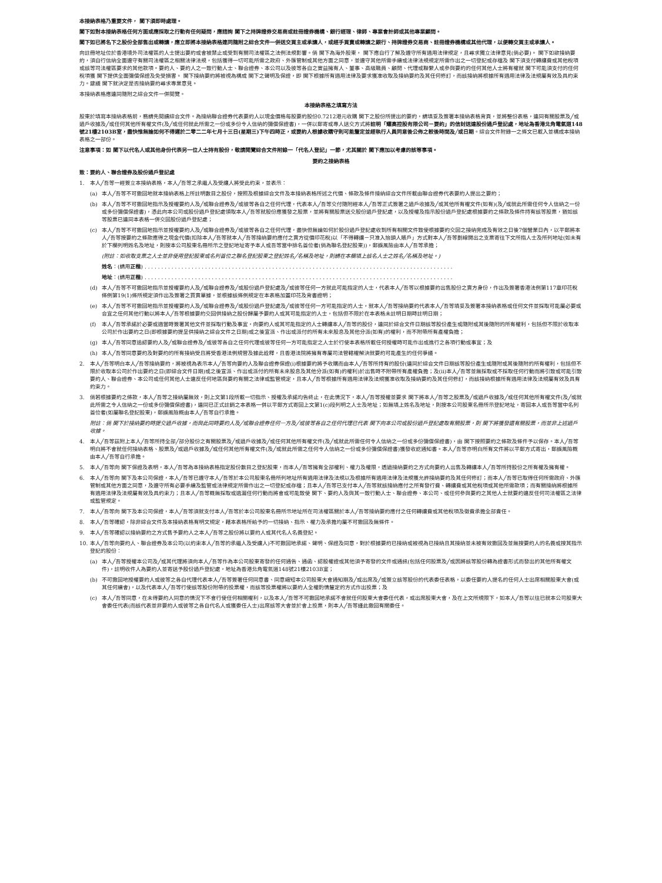本接納表格乃重要文件， 閣下須即時處理。
閣下如對本接納表格任何方面或應採取之行動有任何疑問，應諮詢 閣下之持牌證券交易商或註冊證券機構、銀行經理、律師、專業會計師或其他專業顧問。
閣下如已將名下之股份全部售出或轉讓，應立即將本接納表格連同隨附之綜合文件一併送交買主或承讓人，或經手買賣或轉讓之銀行、持牌證券交易商、註冊證券機構或其他代理，以便轉交買主或承讓人。
向註冊地址位於香港境外司法權區的人士提出要約或會被禁止或受到有關司法權區之法例法規影響。倘 閣下為海外股東， 閣下應自行了解及遵守所有適用法律規定，且尋求獨立法律意見(倘必要)。 閣下如欲接納要約，須自行信納全面遵守有關司法權區之相關法律法規，包括獲得一切可能所需之政府、外匯管制或其他方面之同意，並遵守其他所需手續或法律法規規定所需作出之一切登記或存檔及 閣下須支付轉讓費或其他稅項或該等司法權區要求的其他款項。要約人、要約人之一致行動人士、聯合證券、本公司以及彼等各自之實益擁有人、董事、高級職員、顧問、代理或聯繫人或參與要約的任何其他人士將有權就 閣下可能須支付的任何稅項獲 閣下提供全面彌償保證及免受損害。 閣下接納要約將被視為構成 閣下之聲明及保證，即 閣下根據所有適用法律及要求獲准收取及接納要約及其任何修訂，而該接納將根據所有適用法律及法規屬有效及具約束力。建議 閣下就決定是否接納要約尋求專業意見。
本接納表格應連同隨附之綜合文件一併閱覽。
本接納表格之填寫方法
股東於填寫本接納表格前，務請先閱讀綜合文件。為接納聯合證券代表要約人以現金價格每股要約股份0.7212港元收購 閣下之股份所提出的要約，請填妥及簽署本接納表格背頁，並將整份表格，連同有關股票及╱或過戶收據及╱或任何其他所有權文件(及╱或任何就此所需之一份或多份令人信納的彌償保證書)，一併以郵寄或專人送交方式將註明「耀高控股有限公司－要約」的信封送達股份過戶登記處，地址為香港北角電氣道148號21樓2103B室，盡快惟無論如何不得遲於二零二二年七月十三日(星期三)下午四時正，或要約人根據收購守則可能釐定並經執行人員同意後公佈之較後時間及╱或日期。綜合文件附錄一之條文已載入並構成本接納表格之一部份。
注意事項：如 閣下以代名人或其他身份代表另一位人士持有股份，敬請閱覽綜合文件附錄一「代名人登記」一節，尤其關於 閣下應加以考慮的該等事項。
要約之接納表格
致：要約人、聯合證券及股份過戶登記處
1. 本人╱吾等一經簽立本接納表格，本人╱吾等之承繼人及受讓人將受此約束，並表示：
(a) 本人╱吾等不可撤回地就本接納表格上所註明數目之股份，按照及根據綜合文件及本接納表格所述之代價、條款及條件接納綜合文件所載由聯合證券代表要約人提出之要約；
(b) 本人╱吾等不可撤回地指示及授權要約人及╱或聯合證券及╱或彼等各自之任何代理，代表本人╱吾等交付隨附經本人╱吾等正式簽署之過戶收據及╱或其他所有權文件(如有)(及╱或就此所需任何令人信納之一份或多份彌償保證書)，憑此向本公司或股份過戶登記處領取本人╱吾等就股份應獲發之股票，並將有關股票送交股份過戶登記處，以及授權及指示股份過戶登記處根據要約之條款及條件持有該等股票，猶如該等股票已連同本表格一併交回股份過戶登記處；
(c) 本人╱吾等不可撤回地指示並授權要約人及╱或聯合證券及╱或彼等各自之任何代理，盡快但無論如何於股份過戶登記處收到所有相關文件致使根據要約交回之接納完成及有效之日後7個營業日內，以平郵將本人╱吾等按要約之條款應得之現金代價(扣除本人╱吾等就本人╱吾等接納要約應付之賣方從價印花稅)以「不得轉讓－只准入抬頭人賬戶」方式對本人╱吾等劃線開出之支票寄往下文所指人士及所列地址(如未有於下欄列明姓名及地址，則按本公司股東名冊所示之登記地址寄予本人或吾等當中排名首位者(倘為聯名登記股東))，郵誤風險由本人╱吾等承擔；
(附註：如收取支票之人士並非使用登記股東或名列首位之聯名登記股東之登記姓名╱名稱及地址，則請在本欄填上該名人士之姓名╱名稱及地址。)
姓名：(請用正楷) . . . . . . . . . . . . . . . . . . . . . . . . . . . . . . . . . . . . . . . . . . . . . . . . . . . . . . . . . . . . . . . . . . . . . . . . . . . . . . . . . . . . . . . . . . . .
地址：(請用正楷) . . . . . . . . . . . . . . . . . . . . . . . . . . . . . . . . . . . . . . . . . . . . . . . . . . . . . . . . . . . . . . . . . . . . . . . . . . . . . . . . . . . . . . . . . . . .
(d) 本人╱吾等不可撤回地指示並授權要約人及╱或聯合證券及╱或股份過戶登記處及╱或彼等任何一方就此可能指定的人士，代表本人╱吾等以根據要約出售股份之賣方身份，作出及簽署香港法例第117章印花稅條例第19(1)條所規定須作出及簽署之買賣單據，並根據該條例規定在本表格加蓋印花及背書證明；
(e) 本人╱吾等不可撤回地指示並授權要約人及╱或聯合證券及╱或股份過戶登記處及╱或彼等任何一方可能指定的人士，就本人╱吾等接納要約代表本人╱吾等填妥及簽署本接納表格或任何文件並採取可能屬必要或合宜之任何其他行動以將本人╱吾等根據要約交回供接納之股份歸屬予要約人或其可能指定的人士，包括但不限於在本表格未註明日期時註明日期；
(f) 本人╱吾等承諾於必要或適當時簽署其他文件並採取行動及事宜，向要約人或其可能指定的人士轉讓本人╱吾等的股份，連同於綜合文件日期該等股份產生或隨附或其後隨附的所有權利，包括但不限於收取本公司於作出要約之日(即根據要約提呈供接納之綜合文件之日期)或之後宣派、作出或派付的所有未來股息及其他分派(如有)的權利，而不附帶所有產權負擔；
(g) 本人╱吾等同意追認要約人及╱或聯合證券及╱或彼等各自之任何代理或彼等任何一方可能指定之人士於行使本表格所載任何授權時可能作出或進行之各項行動或事宜；及
(h) 本人╱吾等同意要約及對要約的所有接納受且將受香港法例規管及據此詮釋，且香港法院將擁有專屬司法管轄權解決就要約可能產生的任何爭議。
2. 本人╱吾等明白本人╱吾等接納要約，將被視為表示本人╱吾等向要約人及聯合證券保證(i)根據要約將予收購而由本人╱吾等所持有的股份(連同於綜合文件日期該等股份產生或隨附或其後隨附的所有權利，包括但不限於收取本公司於作出要約之日(即綜合文件日期)或之後宣派、作出或派付的所有未來股息及其他分派(如有)的權利)於出售時不附帶所有產權負擔；及(ii)本人╱吾等並無採取或不採取任何行動而將引致或可能引致要約人、聯合證券、本公司或任何其他人士違反任何地區與要約有關之法律或監管規定，且本人╱吾等根據所有適用法律及法規獲准收取及接納要約及其任何修訂，而該接納根據所有適用法律及法規屬有效及具有約束力。
3. 倘若根據要約之條款，本人╱吾等之接納屬無效，則上文第1段所載一切指示、授權及承諾均告終止，在此情況下，本人╱吾等授權並要求 閣下將本人╱吾等之股票及╱或過戶收據及╱或任何其他所有權文件(及╱或就此所需之令人信納之一份或多份彌償保證書)，連同已正式註銷之本表格一併以平郵方式寄回上文第1(c)段列明之人士及地址；如無填上姓名及地址，則按本公司股東名冊所示登記地址，寄回本人或吾等當中名列首位者(如屬聯名登記股東)，郵誤風險概由本人╱吾等自行承擔。
附註：倘 閣下於接納要約時提交過戶收據，而與此同時要約人及╱或聯合證券任何一方及╱或彼等各自之任何代理已代表 閣下向本公司或股份過戶登記處取有關股票，則 閣下將獲發還有關股票，而並非上述過戶收據。
4. 本人╱吾等茲附上本人╱吾等所持全部╱部分股份之有關股票及╱或過戶收據及╱或任何其他所有權文件(及╱或就此所需任何令人信納之一份或多份彌償保證書)，由 閣下按照要約之條款及條件予以保存。本人╱吾等明白將不會就任何接納表格、股票及╱或過戶收據及╱或任何其他所有權文件(及╱或就此所需之任何令人信納之一份或多份彌償保證書)獲發收訖通知書。本人╱吾等亦明白所有文件將以平郵方式寄出，郵誤風險概由本人╱吾等自行承擔。
5. 本人╱吾等向 閣下保證及表明，本人╱吾等為本接納表格指定股份數目之登記股東，而本人╱吾等擁有全部權利、權力及權限，透過接納要約之方式向要約人出售及轉讓本人╱吾等所持股份之所有權及擁有權。
6. 本人╱吾等向 閣下及本公司保證，本人╱吾等已遵守本人╱吾等於本公司股東名冊所列地址所有適用法律及法規以及根據所有適用法律及法規獲允許接納要約及其任何修訂；而本人╱吾等已取得任何所需政府、外匯管制或其他方面之同意，及遵守所有必要手續及監管或法律規定所需作出之一切登記或存檔；且本人╱吾等已支付本人╱吾等就該接納應付之所有發行費、轉讓費或其他稅項或其他所需款項；而有關接納將根據所有適用法律及法規屬有效及具約束力；且本人╱吾等概無採取或遺漏任何行動而將會或可能致使 閣下、要約人及與其一致行動人士、聯合證券、本公司、或任何參與要約之其他人士就要約違反任何司法權區之法律或監管規定。
7. 本人╱吾等向 閣下及本公司保證，本人╱吾等須就支付本人╱吾等於本公司股東名冊所示地址所在司法權區關於本人╱吾等接納要約應付之任何轉讓費或其他稅項及徵費承擔全部責任。
8. 本人╱吾等確認，除非綜合文件及本接納表格有明文規定，藉本表格所給予的一切接納、指示、權力及承擔均屬不可撤回及無條件。
9. 本人╱吾等確認以接納要約之方式售予要約人之本人╱吾等之股份將以要約人或其代名人名義登記。
10. 本人╱吾等向要約人、聯合證券及本公司(以約束本人╱吾等的承繼人及受讓人)不可撤回地承諾、聲明、保證及同意，對於根據要約已接納或被視為已接納且其接納並未被有效撤回及並無按要約人的名義或按其指示登記的股份：
(a) 本人╱吾等授權本公司及╱或其代理將須向本人╱吾等作為本公司股東寄發的任何通告、通函、認股權證或其他須予寄發的文件或通訊(包括任何股票及╱或因將該等股份轉為證書形式而發出的其他所有權文件)，註明收件人為要約人並寄送予股份過戶登記處，地址為香港北角電氣道148號21樓2103B室；
(b) 不可撤回地授權要約人或彼等之各自代理代表本人╱吾等簽署任何同意書、同意縮短本公司股東大會通知期及╱或出席及╱或簽立該等股份的代表委任表格，以委任要約人提名的任何人士出席相關股東大會(或其任何續會)，以及代表本人╱吾等行使該等股份附帶的投票權，而該等投票權將以要約人全權酌情釐定的方式作出投票；及
(c) 本人╱吾等同意，在未得要約人同意的情況下不會行使任何相關權利，以及本人╱吾等不可撤回地承諾不會就任何股東大會委任代表，或出席股東大會，及在上文所規限下，如本人╱吾等以往已就本公司股東大會委任代表(而該代表並非要約人或彼等之各自代名人或獲委任人士)出席該等大會並於會上投票，則本人╱吾等謹此撤回有關委任。